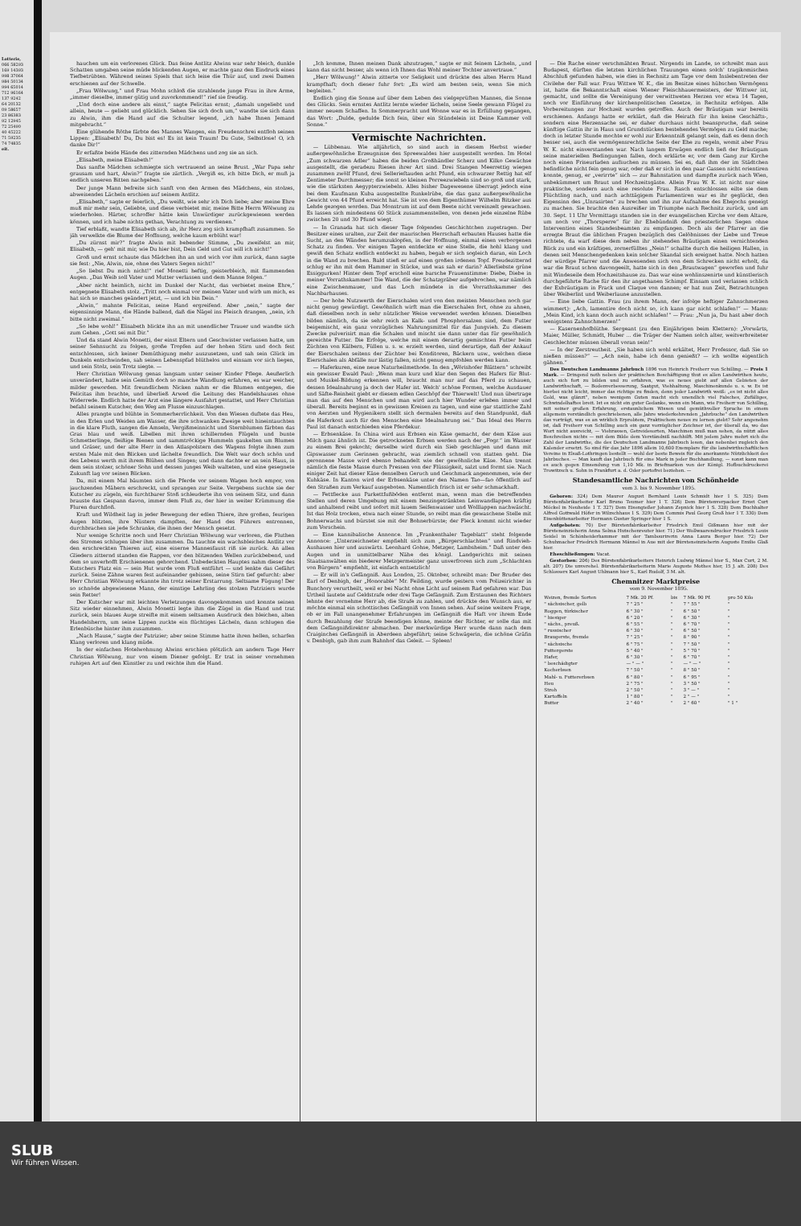Lotterie,
066 58293
169 14393
998 37064
984 50134
994 65014
712 96164
137 9242
64 20132
09 58657
23 86383
92 12945
72 25490
40 45222
71 59235
74 74835
eit.
hauchen um ein verlorenes Glück. Das feine Antlitz Alwins war sehr bleich, dunkle Schatten umgaben seine müde blickenden Augen, er machte ganz den Eindruck eines Tiefbetrübten. Während seines Spiels that sich leise die Thür auf, und zwei Damen erschienen auf der Schwelle.
„Frau Wölwung,“ und Frau Mohn schloß die strahlende junge Frau in ihre Arme, „immer dieselbe, immer gütig und zuvorkommend!“ rief sie freudig.
„Und doch eine andere als einst,“ sagte Felicitas ernst; „damals ungeliebt und allein, heute — geliebt und glücklich. Sehen Sie sich doch um,“ wandte sie sich dann zu Alwin, ihm die Hand auf die Schulter legend, „ich habe Ihnen Jemand mitgebracht.“
Eine glühende Röthe färbte des Mannes Wangen, ein Freudenschrei entfloh seinen Lippen: „Elisabeth! Du, Du bist es! Es ist kein Traum! Du Gute, Selbstlose! O, ich danke Dir!“
Er erfaßte beide Hände des zitternden Mädchens und zog sie an sich.
„Elisabeth, meine Elisabeth!“
Das sanfte Mädchen schmiegte sich vertrauend an seine Brust. „War Papa sehr grausam und hart, Alwin?“ fragte sie zärtlich. „Vergiß es, ich bitte Dich, er muß ja endlich unseren Bitten nachgeben.“
Der junge Mann befreite sich sanft von den Armen des Mädchens, ein stolzes, abweisendes Lächeln erschien auf seinem Antlitz.
„Elisabeth,“ sagte er feierlich, „Du weißt, wie sehr ich Dich liebe; aber meine Ehre muß mir mehr sein, Geliebte, und diese verbietet mir, meine Bitte Herrn Wölwung zu wiederholen. Härter, schroffer hätte kein Unwürdiger zurückgewiesen werden können, und ich habe nichts gethan, Verachtung zu verdienen.“
Tief erblaßt, wandte Elisabeth sich ab, ihr Herz zog sich krampfhaft zusammen. So jäh verwelkte die Blume der Hoffnung, welche kaum erblüht war!
„Du zürnst mir?“ fragte Alwin mit bebender Stimme, „Du zweifelst an mir, Elisabeth, — geh' mit mir, wie Du hier bist, Dein Geld und Gut will ich nicht!“
Groß und ernst schaute das Mädchen ihn an und wich vor ihm zurück, dann sagte sie fest: „Nie, Alwin, nie, ohne des Vaters Segen nicht!“
„So liebst Du mich nicht!“ rief Monetti heftig, geisterbleich, mit flammenden Augen. „Das Weib soll Vater und Mutter verlassen und dem Manne folgen.“
„Aber nicht heimlich, nicht im Dunkel der Nacht, das verbietet meine Ehre,“ entgegnete Elisabeth stolz. „Tritt noch einmal vor meinen Vater und wirb um mich, es hat sich so manches geändert jetzt, — und ich bin Dein.“
„Alwin,“ mahnte Felicitas, seine Hand ergreifend. Aber „nein,“ sagte der eigensinnige Mann, die Hände ballend, daß die Nägel ins Fleisch drangen, „nein, ich bitte nicht zweimal.“
„So lebe wohl!“ Elisabeth blickte ihn an mit unendlicher Trauer und wandte sich zum Gehen. „Gott sei mit Dir.“
Und da stand Alwin Monetti, der einst Eltern und Geschwister verlassen hatte, um seiner Sehnsucht zu folgen, große Tropfen auf der hohen Stirn und doch fest entschlossen, sich keiner Demüthigung mehr auszusetzen, und sah sein Glück im Dunkeln entschwinden, sah seinen Lebenspfad blüthelos und einsam vor sich liegen, und sein Stolz, sein Trotz siegte. —
Herr Christian Wölwung genas langsam unter seiner Kinder Pflege. Aeußerlich unverändert, hatte sein Gemüth doch so manche Wandlung erfahren, es war weicher, milder geworden. Mit freundlichem Nicken nahm er die Blumen entgegen, die Felicitas ihm brachte, und überließ Arwed die Leitung des Handelshauses ohne Widerrede. Endlich hatte der Arzt eine längere Ausfahrt gestattet, und Herr Christian befahl seinem Kutscher, den Weg am Flusse einzuschlagen.
Alles prangte und blühte in Sommerherrlichkeit. Von den Wiesen duftete das Heu, in den Erlen und Weiden am Wasser, die ihre schwanken Zweige weit hineintauchten in die klare Fluth, sangen die Amseln, Vergißmeinnicht und Sternblumen färbten das Gras blau und weiß. Libellen mit ihren schillernden Flügeln und bunte Schmetterlinge, fleißige Bienen und sammtröckige Hummeln gaukelten um Blumen und Gräser, und der alte Herr in den Atlaspolstern des Wagens folgte ihnen zum ersten Male mit den Blicken und lächelte freundlich. Die Welt war doch schön und des Lebens werth mit ihrem Blühen und Singen; und dann dachte er an sein Haus, in dem sein stolzer, schöner Sohn und dessen junges Weib walteten, und eine gesegnete Zukunft lag vor seinen Blicken.
Da, mit einem Mal bäumten sich die Pferde vor seinem Wagen hoch empor, von jauchzenden Mähern erschreckt, und sprangen zur Seite. Vergebens suchte sie der Kutscher zu zügeln, ein furchtbarer Stoß schleuderte ihn von seinem Sitz, und dann brauste das Gespann davon, immer dem Fluß zu, der hier in weiter Krümmung die Fluren durchfloß.
Kraft und Wildheit lag in jeder Bewegung der edlen Thiere, ihre großen, feurigen Augen blitzten, ihre Nüstern dampften, der Hand des Führers entronnen, durchbrachen sie jede Schranke, die ihnen der Mensch gesetzt.
Nur wenige Schritte noch und Herr Christian Wölwung war verloren, die Fluthen des Stromes schlugen über ihm zusammen. Da tauchte ein wachsbleiches Antlitz vor den erschreckten Thieren auf, eine eiserne Mannesfaust riß sie zurück. An allen Gliedern zitternd standen die Rappen, vor den blitzenden Wellen zurückbebend, und dem so unverhofft Erschienenen gehorchend. Unbedeckten Hauptes nahm dieser des Kutschers Platz ein — sein Hut wurde vom Fluß entführt — und lenkte das Gefährt zurück. Seine Zähne waren fest aufeinander gebissen, seine Stirn tief gefurcht: aber Herr Christian Wölwung erkannte ihn trotz seiner Erstarrung. Seltsame Fügung! Der so schnöde abgewiesene Mann, der einstige Lehrling des stolzen Patriziers wurde sein Retter!
Der Kutscher war mit leichten Verletzungen davongekommen und konnte seinen Sitz wieder einnehmen, Alwin Monetti legte ihm die Zügel in die Hand und trat zurück, sein blaues Auge streifte mit einem seltsamen Ausdruck den bleichen, alten Handelsherrn, um seine Lippen zuckte ein flüchtiges Lächeln, dann schlugen die Erlenbüsche hinter ihm zusammen.
„Nach Hause,“ sagte der Patrizier; aber seine Stimme hatte ihren hellen, scharfen Klang verloren und klang müde.
In der einfachen Hotelwohnung Alwins erschien plötzlich am andern Tage Herr Christian Wölwung, nur von einem Diener gefolgt. Er trat in seiner vornehmen ruhigen Art auf den Künstler zu und reichte ihm die Hand.
„Ich komme, Ihnen meinen Dank abzutragen,“ sagte er mit feinem Lächeln, „und kann das nicht besser, als wenn ich Ihnen das Wohl meiner Tochter anvertraue.“
„Herr Wölwung!“ Alwin zitterte vor Seligkeit und drückte des alten Herrn Hand krampfhaft; doch dieser fuhr fort: „Es wird am besten sein, wenn Sie mich begleiten.“
Endlich ging die Sonne auf über dem Leben des vielgeprüften Mannes, die Sonne des Glücks. Sein ernstes Antlitz lernte wieder lächeln, seine Seele gewann Flügel zu immer neuem Schaffen. In Sommerpracht und Wonne war es in Erfüllung gegangen, das Wort: „Dulde, geduldе Dich fein, über ein Stündelein ist Deine Kammer voll Sonne.“
Vermischte Nachrichten.
— Lübbenau. Wie alljährlich, so sind auch in diesem Herbst wieder außergewöhnliche Erzeugnisse des Spreewaldes hier ausgestellt worden. Im Hotel „Zum schwarzen Adler“ haben die beiden Großhändler Scherz und Kilko Gewächse ausgestellt, die geradezu Riesen ihrer Art sind. Drei Stangen Meerrettig wiegen zusammen zwölf Pfund, drei Sellerieſtauden acht Pfund, ein schwarzer Rettig hat elf Zentimeter Durchmesser; die sonst so kleinen Porreezwiebeln sind so groß und stark, wie die stärksten Aegypterzwiebeln. Alles bisher Dagewesene überragt jedoch eine bei dem Kaufmann Kuba ausgestellte Runkelrübe, die das ganz außergewöhnliche Gewicht von 44 Pfund erreicht hat. Sie ist von dem Eigenthümer Wilhelm Bitzker aus Lehde gezogen worden. Das Monstrum ist auf dem Beete nicht vereinzelt gewachsen. Es lassen sich mindestens 60 Stück zusammenstellen, von denen jede einzelne Rübe zwischen 20 und 30 Pfund wiegt.
— In Granada hat sich dieser Tage folgendes Geschichtchen zugetragen. Der Besitzer eines uralten, zur Zeit der maurischen Herrschaft erbauten Hauses hatte die Sucht, an den Wänden herumzuklopfen, in der Hoffnung, einmal einen verborgenen Schatz zu finden. Vor einigen Tagen entdeckte er eine Stelle, die hohl klang und gewiß den Schatz endlich entdeckt zu haben, begab er sich sogleich daran, ein Loch in die Wand zu brechen. Bald stieß er auf einen großen irdenen Topf. Freudezitternd schlug er ihn mit dem Hammer in Stücke, und was sah er darin? Allerliebste grüne Essiggurken! Hinter dem Topf erscholl eine barsche Frauenstimme: Diebe, Diebe in meiner Vorrathskammer! Die Wand, die der Schatzgräber aufgebrochen, war nämlich eine Zwischenmauer, und das Loch mündete in die Vorrathskammer des Nachbarhauses.
— Der hohe Nutzwerth der Eierschalen wird von den meisten Menschen noch gar nicht genug gewürdigt. Gewöhnlich wirft man die Eierschalen fort, ohne zu ahnen, daß dieselben noch in sehr nützlicher Weise verwendet werden können. Dieselben bilden nämlich, da sie sehr reich an Kalk- und Phosphorsalzen sind, dem Futter beigemischt, ein ganz vorzügliches Nahrungsmittel für das Jungvieh. Zu diesem Zwecke pulverisirt man die Schalen und mischt sie dann unter das für gewöhnlich gereichte Futter. Die Erfolge, welche mit einem derartig gemischten Futter beim Züchten von Kälbern, Füllen u. s. w. erzielt werden, sind derartige, daß der Ankauf der Eierschalen seitens der Züchter bei Konditoren, Bäckern usw., welchen diese Eierschalen als Abfälle nur lästig fallen, nicht genug empfohlen werden kann.
— Haferkuren, eine neue Naturheilmethode. In den „Wörishofer Blättern“ schreibt ein gewisser Ewald Paul: „Wenn man kurz und klar den Segen des Hafers für Blut- und Muskel-Bildung erkennen will, braucht man nur auf das Pferd zu schauen, dessen Idealnahrung ja doch der Hafer ist. Welch' schöne Formen, welche Ausdauer und Säfte-Reinheit giebt er diesem edlen Geschöpf der Thierwelt! Und nun übertrage man das auf den Menschen und man wird auch hier Wunder erleben immer und überall. Bereits beginnt es in gewissen Kreisen zu tagen, und eine gar stattliche Zahl von Aerzten und Hygienikern stellt sich dermalen bereits auf den Standpunkt, daß die Haferkost auch für den Menschen eine Idealnahrung sei.“ Das Ideal des Herrn Paul ist danach entschieden eine Pferdekur.
— Erbsenkäse. In China wird aus Erbsen ein Käse gemacht, der dem Käse aus Milch ganz ähnlich ist. Die getrockneten Erbsen werden nach der „Fogr.“ im Wasser zu einem Brei gekocht; derselbe wird durch ein Sieb geschlagen und dann mit Gipswasser zum Gerinnen gebracht, was ziemlich schnell von statten geht. Die geronnene Masse wird ebenso behandelt wie der gewöhnliche Käse. Man trennt nämlich die feste Masse durch Pressen von der Flüssigkeit, salzt und formt sie. Nach einiger Zeit hat dieser Käse denselben Geruch und Geschmack angenommen, wie der Kuhkäse. In Kanton wird der Erbsenkäse unter den Namen Tao—fao öffentlich auf den Straßen zum Verkauf ausgeboten. Namentlich frisch ist er sehr schmackhaft.
— Fettflecke aus Parkettfußböden entfernt man, wenn man die betreffenden Stellen und deren Umgebung mit einem benzingetränkten Leinwandlappen kräftig und anhaltend reibt und sofort mit lauem Seifenwasser und Wolllappen nachwäscht. Ist das Holz trocken, etwa nach einer Stunde, so reibt man die gewaschene Stelle mit Bohnerwachs und bürstet sie mit der Bohnerbürste; der Fleck kommt nicht wieder zum Vorschein.
— Eine kannibalische Annonce. Im „Frankenthaler Tageblatt“ steht folgende Annonce: „Unterzeichneter empfiehlt sich zum „Bürgerschlachten“ und Rindvieh-Aushauen hier und auswärts. Leonhard Gohse, Metzger, Lambsheim.“ Daß unter den Augen und in unmittelbarer Nähe des königl. Landgerichts mit seinen Staatsanwälten ein biederer Metzgermeister ganz unverfroren sich zum „Schlachten von Bürgern“ empfiehlt, ist einfach entsetzlich!
— Er will in's Gefängniß. Aus London, 25. Oktober, schreibt man: Der Bruder des Earl of Denbigh, der „Honorable“ Mr. Feilding, wurde gestern vom Polizeirichter in Bunchory verurtheilt, weil er bei Nacht ohne Licht auf seinem Rad gefahren war. Das Urtheil lautete auf Geldstrafe oder drei Tage Gefängniß. Zum Erstaunen des Richters lehnte der vornehme Herr ab, die Strafe zu zahlen, und drückte den Wunsch aus, er möchte einmal ein schottisches Gefängniß von Innen sehen. Auf seine weitere Frage, ob er im Fall unangenehmer Erfahrungen im Gefängniß die Haft vor ihrem Ende durch Bezahlung der Strafe beendigen könne, meinte der Richter, er solle das mit dem Gefängnißdirektor abmachen. Der merkwürdige Herr wurde dann nach dem Craiginches Gefängniß in Aberdeen abgeführt; seine Schwägerin, die schöne Gräfin v. Denbigh, gab ihm zum Bahnhof das Geleit. — Spleen!
— Die Rache einer verschmähten Braut. Nirgends im Lande, so schreibt man aus Budapest, dürften die letzten kirchlichen Trauungen einen solch' tragikomischen Abschluß gefunden haben, wie dies in Rechnitz am Tage vor dem Inslebentreten der Civilehe der Fall war. Frau Wittwe W. K., die im Besitze eines hübschen Vermögens ist, hatte die Bekanntschaft eines Wiener Fleischhauermeisters, der Wittwer ist, gemacht, und sollte die Vereinigung der verwittweten Herzen vor etwa 14 Tagen, noch vor Einführung der kirchenpolitischen Gesetze, in Rechnitz erfolgen. Alle Vorbereitungen zur Hochzeit wurden getroffen. Auch der Bräutigam war bereits erschienen. Anfangs hatte er erklärt, daß die Heirath für ihn keine Geschäfts-, sondern eine Herzensache sei, er daher durchaus nicht beanspruche, daß seine künftige Gattin ihr in Haus und Grundstücken bestehendes Vermögen zu Geld mache; doch in letzter Stunde mochte er wohl zur Erkenntniß gelangt sein, daß es denn doch besser sei, auch die vermögensrechtliche Seite der Ehe zu regeln, womit aber Frau W. K. nicht einverstanden war. Nach langem Erwägen endlich ließ der Bräutigam seine materiellen Bedingungen fallen, doch erklärte er, vor dem Gang zur Kirche noch einen Friseurladen aufsuchen zu müssen. Sei es, daß ihm der im Städtchen befindliche nicht fein genug war, oder daß er sich in den paar Gassen nicht orientiren konnte, genug, er „verirrte“ sich — zur Bahnstation und dampfte zurück nach Wien, unbekümmert um Braut und Hochzeitsgäste. Allein Frau W. K. ist nicht nur eine praktische, sondern auch eine resolute Frau. Rasch entschlossen eilte sie dem Flüchtling nach, und nach achttägigem Parlamentiren war es ihr geglückt, den Eigensinn des „Unrasirten“ zu brechen und ihn zur Aufnahme des Ehejochs geneigt zu machen. Sie brachte den Ausreißer im Triumphe nach Rechnitz zurück, und am 30. Sept. 11 Uhr Vormittags standen sie in der evangelischen Kirche vor dem Altare, um noch vor „Thorsperre“ für ihr Ehebündniß den priesterlichen Segen ohne Intervention eines Standesbeamten zu empfangen. Doch als der Pfarrer an die erregte Braut die üblichen Fragen bezüglich des Gelöbnisses der Liebe und Treue richtete, da warf diese dem neben ihr stehenden Bräutigam einen vernichtenden Blick zu und ein kräftiges, zornerfülltes „Nein!“ schallte durch die heiligen Hallen, in denen seit Menschengedenken kein solcher Skandal sich ereignet hatte. Noch hatten der würdige Pfarrer und die Anwesenden sich von dem Schrecken nicht erholt, da war die Braut schon davongeeilt, hatte sich in den „Brautwagen“ geworfen und fuhr mit Windeseile dem Hochzeitshause zu. Das war eine wohlinszenirte und künstlerisch durchgeführte Rache für den ihr angethanen Schimpf. Einsam und verlassen schlich der Exbräutigam in Frack und Claque von dannen; er hat nun Zeit, Betrachtungen über Weiberlist und Weiberlaune anzustellen.
— Eine liebe Gattin. Frau (zu ihrem Mann, der infolge heftiger Zahnschmerzen wimmert): „Ach, lamentire doch nicht so, ich kann gar nicht schlafen!“ — Mann: „Mein Kind, ich kann doch auch nicht schlafen!“ — Frau: „Nun ja, Du hast aber doch wenigstens Zahnschmerzen!“
— Kasernenhofblüthe. Sergeant (zu den Einjährigen beim Klettern): „Vorwärts, Maier, Müller, Schmidt, Huber ... die Träger der Namen solch alter, weitverbreiteter Geschlechter müssen überall voran sein!“
— In der Zerstreutheit. „Sie haben sich wohl erkältet, Herr Professor, daß Sie so nießen müssen?“ — „Ach nein, habe ich denn genießt? — ich wollte eigentlich gähnen.“
Des Deutschen Landmanns Jahrbuch 1896 von Heinrich Freiherr von Schilling. — Preis 1 Mark. — Dringend noth neben der praktischen Beschäftigung thut es allen Landwirthen heute, auch sich fort zu bilden und zu erfahren, was es neues giebt auf allen Gebieten der Landwirthschaft, — Bodenverbesserung, Saatgut, Viehhaltung, Maschinenkunde u. s. w. Es ist hierbei nicht leicht, immer das richtige zu finden, denn jeder Landwirth weiß: „es ist nicht alles Gold, was glänzt“, neben wenigem Guten macht sich unendlich viel Falsches, Zufälliges, Schwindelhaftes breit. Ist es nicht ein guter Gedanke, wenn ein Mann, wie Freiherr von Schilling, mit seiner großen Erfahrung, erstaunlichem Wissen und gemüthvoller Sprache in einem allgemein verständlich geschriebenen, alle Jahre wiederkehrenden „Jahrbuche“ den Landwirthen das vorträgt, was es an wirklich Erprobtem, Praktischem neues zu lernen giebt? Sehr angenehm ist, daß Freiherr von Schilling auch ein ganz vorzüglicher Zeichner ist, der überall da, wo das Wort nicht ausreicht, — Viehrassen, Getreidesorten, Maschinen muß man sehen, da nützt alles Beschreiben nichts — mit dem Bilde dem Verständniß nachhilft. Mit jedem Jahre mehrt sich die Zahl der Landwirthe, die des Deutschen Landmanns Jahrbuch lesen, das nebenbei zugleich den Kalender ersetzt. So sind für das Jahr 1896 allein 10,600 Exemplare für die landwirthschaftlichen Vereine in Elsaß-Lothringen bestellt — wohl der beste Beweis für die anerkannte Nützlichkeit des Jahrbuches. — Man kauft das Jahrbuch für eine Mark in jeder Buchhandlung, — sonst kann man es auch gegen Einsendung von 1,10 Mk. in Briefmarken von der Königl. Hofbuchdruckerei Trowitzsch u. Sohn in Frankfurt a. d. Oder portofrei beziehen. —
Standesamtliche Nachrichten von Schönheide
vom 3. bis 9. November 1895.
Geboren: 324) Dem Maurer August Bernhard Louis Schmidt hier 1 S. 325) Dem Bürstenfabrikarbeiter Karl Bruno Teumer hier 1 T. 326) Dem Bürstenverpacker Ernst Curt Möckel in Neuheide 1 T. 327) Dem Eisengießer Johann Zepnick hier 1 S. 328) Dem Buchhalter Alfred Gottwald Höfer in Wilzschhaus 1 S. 329) Dem Commis Paul Georg Groß hier 1 T. 330) Dem Eisenhüttenarbeiter Hermann Gustav Springer hier 1 S.
Aufgeboten: 70) Der Bürstenfabrikarbeiter Friedrich Emil Gißmann hier mit der Bürsteneinzieherin Anna Selma Hutschenreuter hier. 71) Der Wollwaarendrucker Friedrich Louis Seidel in Schönheiderhammer mit der Tambourirerin Anna Laura Berger hier. 72) Der Schuhmacher Friedrich Hermann Männel in Aue mit der Bürsteneinzieherin Auguste Emilie Glaß hier.
Eheschließungen: Vacat.
Gestorben: 206) Des Bürstenfabrikarbeiters Heinrich Ludwig Männel hier S., Max Curt, 2 M. alt. 207) Die unverehel. Bürstenfabrikarbeiterin Marie Auguste Mothes hier, 15 J. alt. 208) Des Schlossers Karl August Uhlmann hier S., Karl Rudolf, 3 M. alt.
Chemnitzer Marktpreise
vom 9. November 1895.
| Weizen, fremde Sorten | 7 Mk. 20 Pf. | bis | 7 Mk. 90 Pf. | pro 50 Kilo |
| " sächsischer, gelb | 7 " 25 " | " | 7 " 55 " | " |
| Roggen, türkischer | 6 " 30 " | " | 6 " 50 " | " |
| " hiesiger | 6 " 20 " | " | 6 " 30 " | " |
| " sächs., preuß. | 6 " 55 " | " | 6 " 70 " | " |
| " russischer | 6 " 30 " | " | 6 " 50 " | " |
| Braugerste, fremde | 7 " 25 " | " | 8 " 90 " | " |
| " sächsische | 6 " 75 " | " | 7 " 50 " | " |
| Futtergerste | 5 " 40 " | " | 5 " 70 " | " |
| Hafer, | 6 " 30 " | " | 6 " 70 " | " |
| " beschädigter | — " — " | " | — " — " | " |
| Kocherbsen | 7 " 50 " | " | 8 " 50 " | " |
| Mahl- u. Futtererbsen | 6 " 80 " | " | 6 " 95 " | " |
| Heu | 2 " 75 " | " | 3 " 50 " | " |
| Stroh | 2 " 50 " | " | 3 " — " | " |
| Kartoffeln | 1 " 80 " | " | 2 " — " | " |
| Butter | 2 " 40 " | " | 2 " 60 " | " 1 " |
SLUB
Wir führen Wissen.